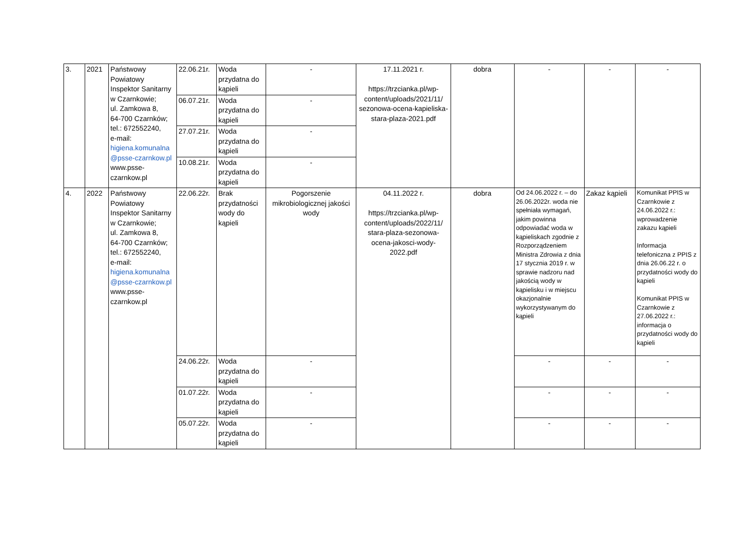| 3. | 2021 | Państwowy Powiatowy Inspektor Sanitarny w Czarnkowie; ul. Zamkowa 8, 64-700 Czarnków; tel.: 672552240, e-mail: higiena.komunalna @psse-czarnkow.pl www.psse-czarnkow.pl | 22.06.21r. | Woda przydatna do kąpieli | - | 17.11.2021 r. https://trzcianka.pl/wp-content/uploads/2021/11/ sezonowa-ocena-kapieliska-stara-plaza-2021.pdf | dobra | - | - | - |
| | | | 06.07.21r. | Woda przydatna do kąpieli | - | | | | | |
| | | | 27.07.21r. | Woda przydatna do kąpieli | - | | | | | |
| | | | 10.08.21r. | Woda przydatna do kąpieli | - | | | | | |
| 4. | 2022 | Państwowy Powiatowy Inspektor Sanitarny w Czarnkowie; ul. Zamkowa 8, 64-700 Czarnków; tel.: 672552240, e-mail: higiena.komunalna @psse-czarnkow.pl www.psse-czarnkow.pl | 22.06.22r. | Brak przydatności wody do kąpieli | Pogorszenie mikrobiologicznej jakości wody | 04.11.2022 r. https://trzcianka.pl/wp-content/uploads/2022/11/ stara-plaza-sezonowa-ocena-jakosci-wody-2022.pdf | dobra | Od 24.06.2022 r. – do 26.06.2022r. woda nie spełniała wymagań, jakim powinna odpowiadać woda w kąpieliskach zgodnie z Rozporządzeniem Ministra Zdrowia z dnia 17 stycznia 2019 r. w sprawie nadzoru nad jakością wody w kąpielisku i w miejscu okazjonalnie wykorzystywanym do kąpieli | Zakaz kąpieli | Komunikat PPIS w Czarnkowie z 24.06.2022 r.: wprowadzenie zakazu kąpieli Informacja telefoniczna z PPIS z dnia 26.06.22 r. o przydatności wody do kąpieli Komunikat PPIS w Czarnkowie z 27.06.2022 r.: informacja o przydatności wody do kąpieli |
| | | | 24.06.22r. | Woda przydatna do kąpieli | - | | | - | - | - |
| | | | 01.07.22r. | Woda przydatna do kąpieli | - | | | - | - | - |
| | | | 05.07.22r. | Woda przydatna do kąpieli | - | | | - | - | - |